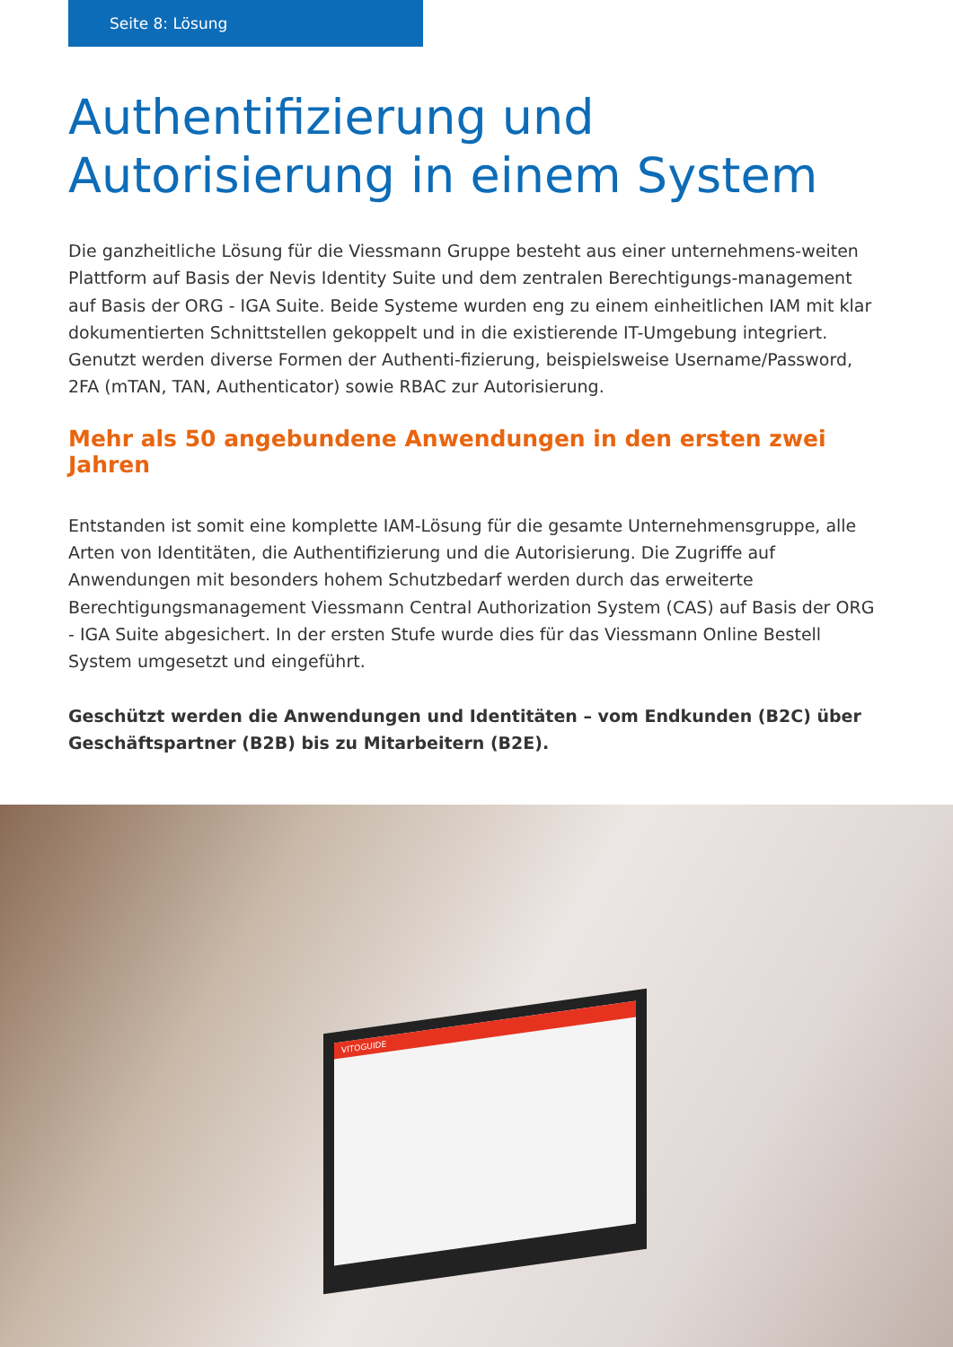Seite 8: Lösung
Authentifizierung und Autorisierung in einem System
Die ganzheitliche Lösung für die Viessmann Gruppe besteht aus einer unternehmens-weiten Plattform auf Basis der Nevis Identity Suite und dem zentralen Berechtigungs-management auf Basis der ORG - IGA Suite. Beide Systeme wurden eng zu einem einheitlichen IAM mit klar dokumentierten Schnittstellen gekoppelt und in die existierende IT-Umgebung integriert. Genutzt werden diverse Formen der Authenti-fizierung, beispielsweise Username/Password, 2FA (mTAN, TAN, Authenticator) sowie RBAC zur Autorisierung.
Mehr als 50 angebundene Anwendungen in den ersten zwei Jahren
Entstanden ist somit eine komplette IAM-Lösung für die gesamte Unternehmensgruppe, alle Arten von Identitäten, die Authentifizierung und die Autorisierung. Die Zugriffe auf Anwendungen mit besonders hohem Schutzbedarf werden durch das erweiterte Berechtigungsmanagement Viessmann Central Authorization System (CAS) auf Basis der ORG - IGA Suite abgesichert. In der ersten Stufe wurde dies für das Viessmann Online Bestell System umgesetzt und eingeführt.
Geschützt werden die Anwendungen und Identitäten – vom Endkunden (B2C) über Geschäftspartner (B2B) bis zu Mitarbeitern (B2E).
VITOGUIDE